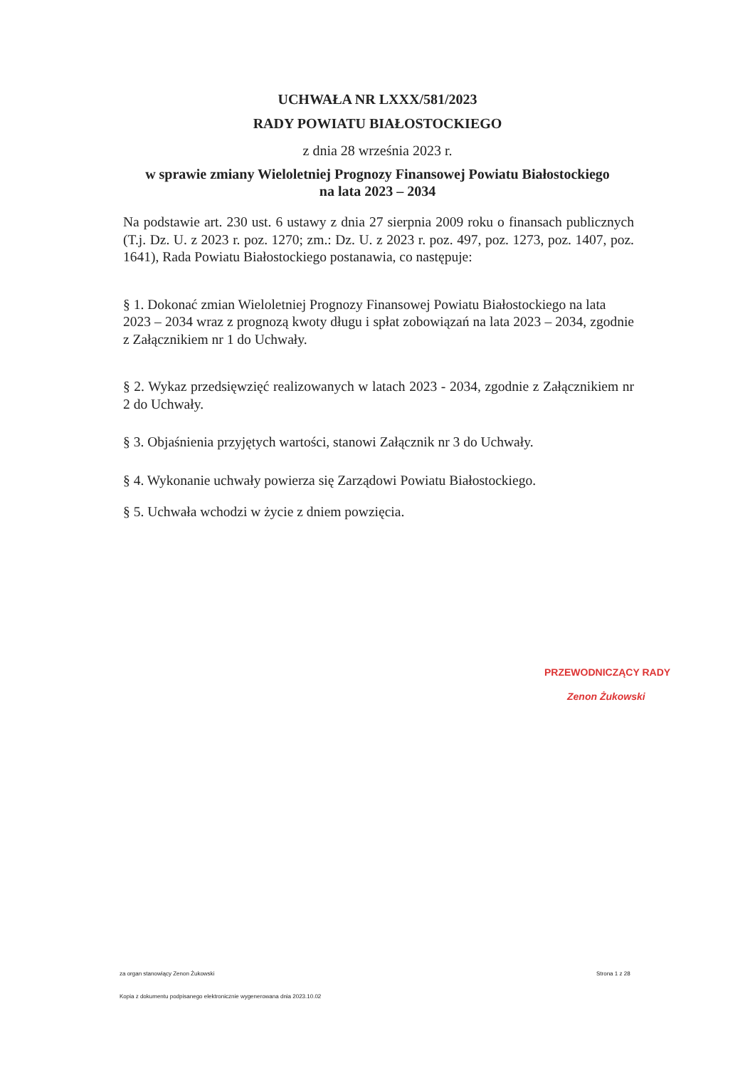UCHWAŁA NR LXXX/581/2023
RADY POWIATU BIAŁOSTOCKIEGO
z dnia 28 września 2023 r.
w sprawie zmiany Wieloletniej Prognozy Finansowej Powiatu Białostockiego
na lata 2023 – 2034
Na podstawie art. 230 ust. 6 ustawy z dnia 27 sierpnia 2009 roku o finansach publicznych (T.j. Dz. U. z 2023 r. poz. 1270; zm.: Dz. U. z 2023 r. poz. 497, poz. 1273, poz. 1407, poz. 1641), Rada Powiatu Białostockiego postanawia, co następuje:
§ 1. Dokonać zmian Wieloletniej Prognozy Finansowej Powiatu Białostockiego na lata
2023 – 2034 wraz z prognozą kwoty długu i spłat zobowiązań na lata 2023 – 2034, zgodnie z Załącznikiem nr 1 do Uchwały.
§ 2. Wykaz przedsięwzięć realizowanych w latach 2023 - 2034, zgodnie z Załącznikiem nr 2 do Uchwały.
§ 3. Objaśnienia przyjętych wartości, stanowi Załącznik nr 3 do Uchwały.
§ 4. Wykonanie uchwały powierza się Zarządowi Powiatu Białostockiego.
§ 5. Uchwała wchodzi w życie z dniem powzięcia.
PRZEWODNICZĄCY RADY
Zenon Żukowski
za organ stanowiący Zenon Żukowski
Strona 1 z 28
Kopia z dokumentu podpisanego elektronicznie wygenerowana dnia 2023.10.02